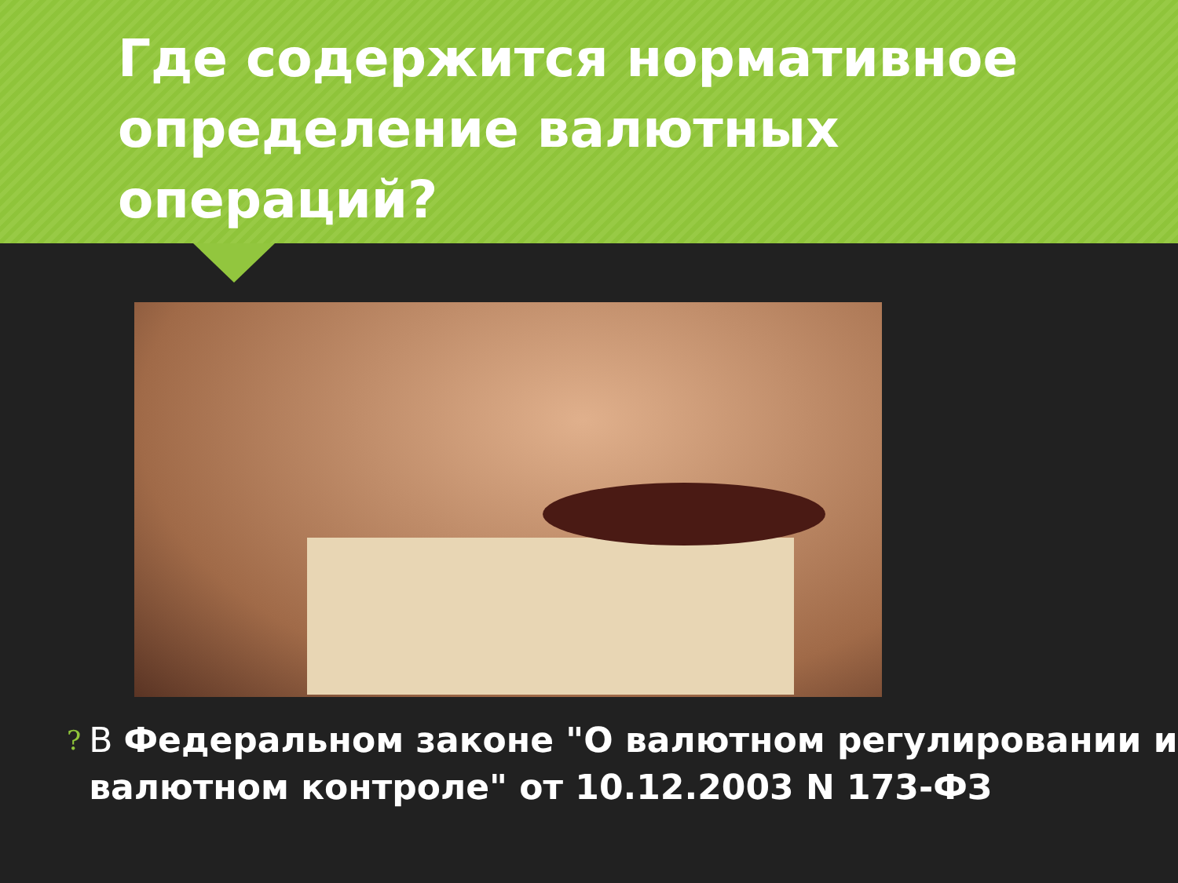Где содержится нормативное определение валютных операций?
? В Федеральном законе "О валютном регулировании и валютном контроле" от 10.12.2003 N 173-ФЗ